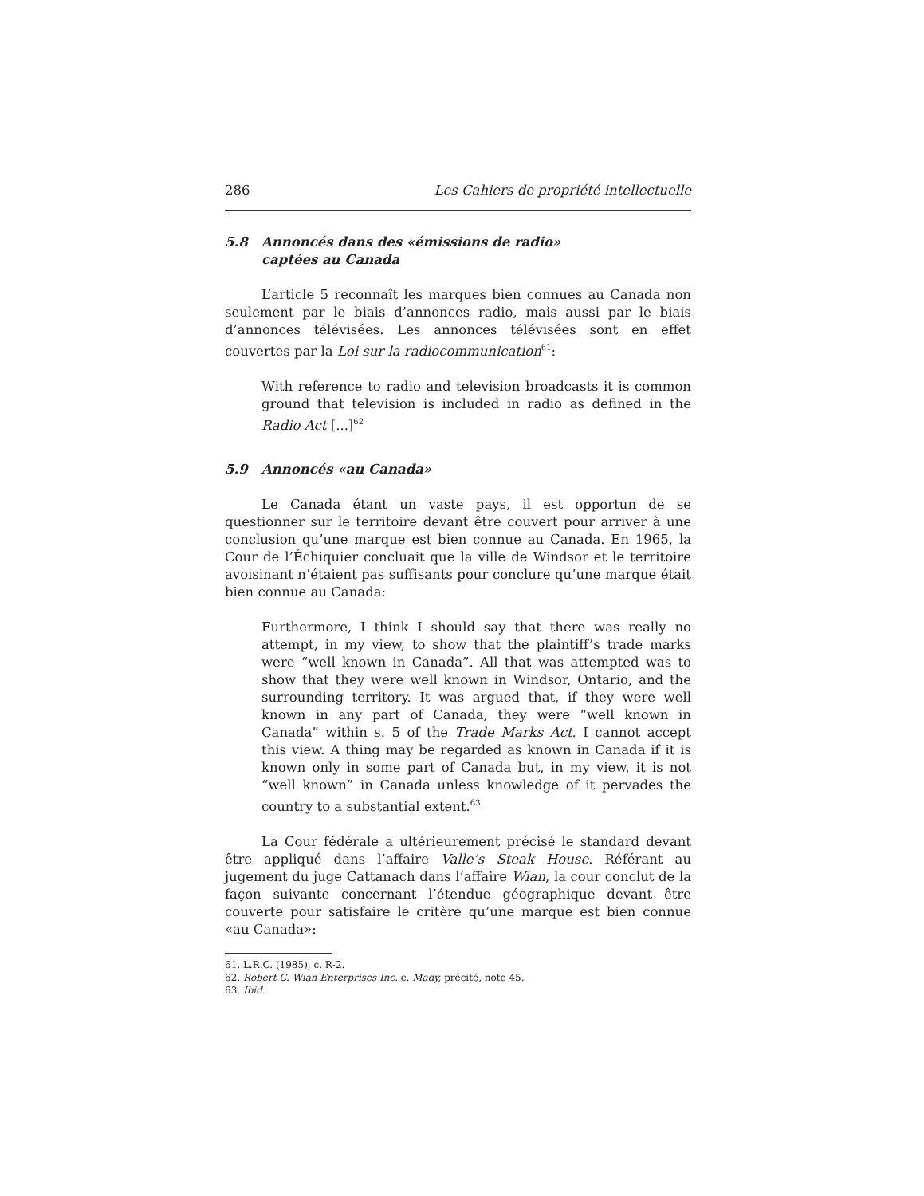286 Les Cahiers de propriété intellectuelle
5.8 Annoncés dans des «émissions de radio»
captées au Canada
L’article 5 reconnaît les marques bien connues au Canada non seulement par le biais d’annonces radio, mais aussi par le biais d’annonces télévisées. Les annonces télévisées sont en effet couvertes par la Loi sur la radiocommunication<sup>61</sup>:
With reference to radio and television broadcasts it is common ground that television is included in radio as defined in the Radio Act [...]<sup>62</sup>
5.9 Annoncés «au Canada»
Le Canada étant un vaste pays, il est opportun de se questionner sur le territoire devant être couvert pour arriver à une conclusion qu’une marque est bien connue au Canada. En 1965, la Cour de l’Échiquier concluait que la ville de Windsor et le territoire avoisinant n’étaient pas suffisants pour conclure qu’une marque était bien connue au Canada:
Furthermore, I think I should say that there was really no attempt, in my view, to show that the plaintiff’s trade marks were “well known in Canada”. All that was attempted was to show that they were well known in Windsor, Ontario, and the surrounding territory. It was argued that, if they were well known in any part of Canada, they were “well known in Canada” within s. 5 of the Trade Marks Act. I cannot accept this view. A thing may be regarded as known in Canada if it is known only in some part of Canada but, in my view, it is not “well known” in Canada unless knowledge of it pervades the country to a substantial extent.<sup>63</sup>
La Cour fédérale a ultérieurement précisé le standard devant être appliqué dans l’affaire Valle’s Steak House. Référant au jugement du juge Cattanach dans l’affaire Wian, la cour conclut de la façon suivante concernant l’étendue géographique devant être couverte pour satisfaire le critère qu’une marque est bien connue «au Canada»:
61. L.R.C. (1985), c. R-2.
62. Robert C. Wian Enterprises Inc. c. Mady, précité, note 45.
63. Ibid.